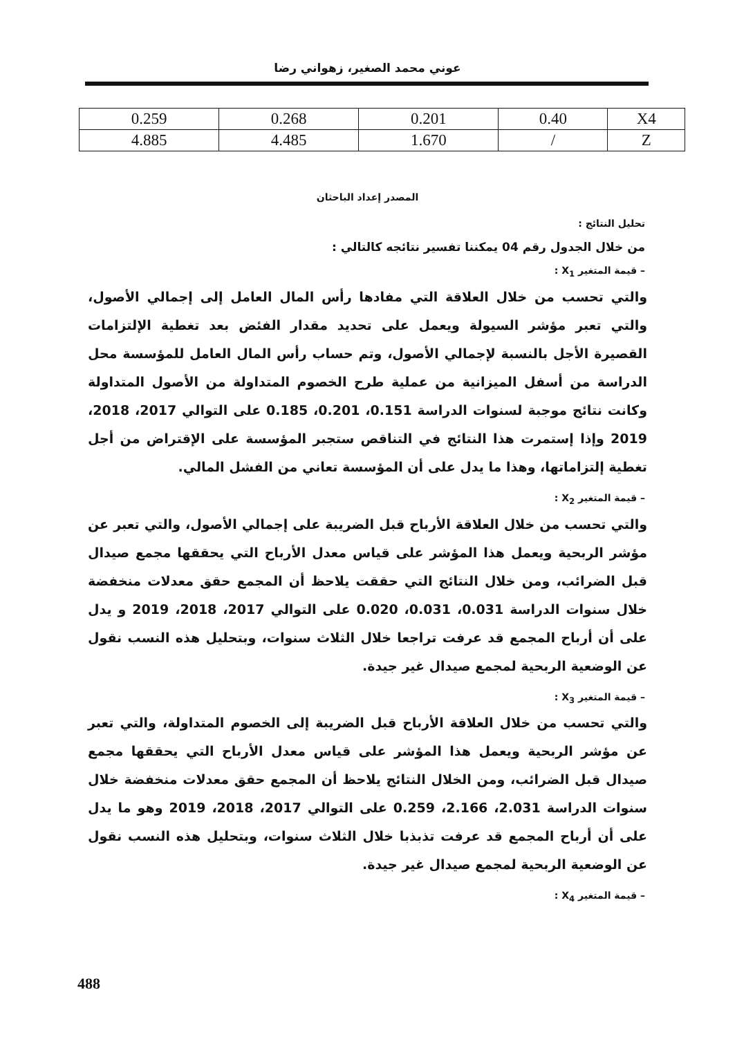عوني محمد الصغير، زهواني رضا
| 0.259 | 0.268 | 0.201 | 0.40 | X4 |
| 4.885 | 4.485 | 1.670 | / | Z |
المصدر إعداد الباحثان
تحليل النتائج :
من خلال الجدول رقم 04 يمكننا تفسير نتائجه كالتالي :
– قيمة المتغير X<sub>1</sub> :
والتي تحسب من خلال العلاقة التي مفادها رأس المال العامل إلى إجمالي الأصول، والتي تعبر مؤشر السيولة ويعمل على تحديد مقدار الفئض بعد تغطية الإلتزامات القصيرة الأجل بالنسبة لإجمالي الأصول، وتم حساب رأس المال العامل للمؤسسة محل الدراسة من أسفل الميزانية من عملية طرح الخصوم المتداولة من الأصول المتداولة وكانت نتائج موجبة لسنوات الدراسة 0.151، 0.201، 0.185 على التوالي 2017، 2018، 2019 وإذا إستمرت هذا النتائج في التناقص ستجبر المؤسسة على الإقتراض من أجل تغطية إلتزاماتها، وهذا ما يدل على أن المؤسسة تعاني من الفشل المالي.
– قيمة المتغير X<sub>2</sub> :
والتي تحسب من خلال العلاقة الأرباح قبل الضريبة على إجمالي الأصول، والتي تعبر عن مؤشر الربحية ويعمل هذا المؤشر على قياس معدل الأرباح التي يحققها مجمع صيدال قبل الضرائب، ومن خلال النتائج التي حققت يلاحظ أن المجمع حقق معدلات منخفضة خلال سنوات الدراسة 0.031، 0.031، 0.020 على التوالي 2017، 2018، 2019 و يدل على أن أرباح المجمع قد عرفت تراجعا خلال الثلاث سنوات، وبتحليل هذه النسب نقول عن الوضعية الربحية لمجمع صيدال غير جيدة.
– قيمة المتغير X<sub>3</sub> :
والتي تحسب من خلال العلاقة الأرباح قبل الضريبة إلى الخصوم المتداولة، والتي تعبر عن مؤشر الربحية ويعمل هذا المؤشر على قياس معدل الأرباح التي يحققها مجمع صيدال قبل الضرائب، ومن الخلال النتائج يلاحظ أن المجمع حقق معدلات منخفضة خلال سنوات الدراسة 2.031، 2.166، 0.259 على التوالي 2017، 2018، 2019 وهو ما يدل على أن أرباح المجمع قد عرفت تذبذبا خلال الثلاث سنوات، وبتحليل هذه النسب نقول عن الوضعية الربحية لمجمع صيدال غير جيدة.
– قيمة المتغير X<sub>4</sub> :
488